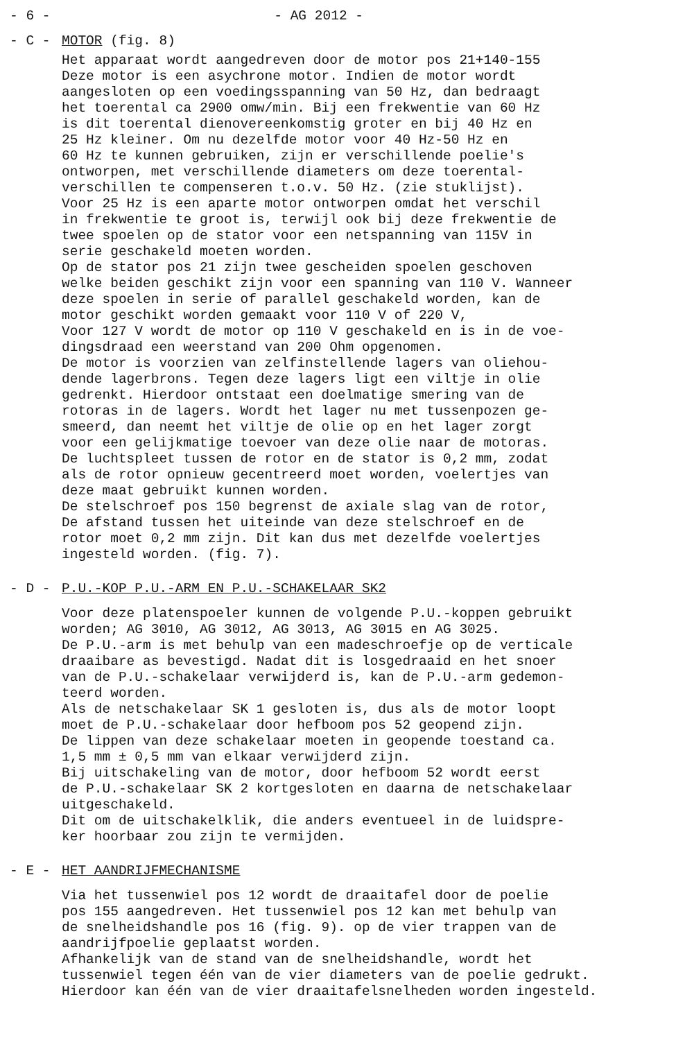- 6 - - AG 2012 -
- C - MOTOR (fig. 8)
Het apparaat wordt aangedreven door de motor pos 21+140-155 Deze motor is een asychrone motor. Indien de motor wordt aangesloten op een voedingsspanning van 50 Hz, dan bedraagt het toerental ca 2900 omw/min. Bij een frekwentie van 60 Hz is dit toerental dienovereenkomstig groter en bij 40 Hz en 25 Hz kleiner. Om nu dezelfde motor voor 40 Hz-50 Hz en 60 Hz te kunnen gebruiken, zijn er verschillende poelie's ontworpen, met verschillende diameters om deze toerental- verschillen te compenseren t.o.v. 50 Hz. (zie stuklijst). Voor 25 Hz is een aparte motor ontworpen omdat het verschil in frekwentie te groot is, terwijl ook bij deze frekwentie de twee spoelen op de stator voor een netspanning van 115V in serie geschakeld moeten worden. Op de stator pos 21 zijn twee gescheiden spoelen geschoven welke beiden geschikt zijn voor een spanning van 110 V. Wanneer deze spoelen in serie of parallel geschakeld worden, kan de motor geschikt worden gemaakt voor 110 V of 220 V, Voor 127 V wordt de motor op 110 V geschakeld en is in de voe- dingsdraad een weerstand van 200 Ohm opgenomen. De motor is voorzien van zelfinstellende lagers van oliehou- dende lagerbrons. Tegen deze lagers ligt een viltje in olie gedrenkt. Hierdoor ontstaat een doelmatige smering van de rotoras in de lagers. Wordt het lager nu met tussenpozen ge- smeerd, dan neemt het viltje de olie op en het lager zorgt voor een gelijkmatige toevoer van deze olie naar de motoras. De luchtspleet tussen de rotor en de stator is 0,2 mm, zodat als de rotor opnieuw gecentreerd moet worden, voelertjes van deze maat gebruikt kunnen worden. De stelschroef pos 150 begrenst de axiale slag van de rotor, De afstand tussen het uiteinde van deze stelschroef en de rotor moet 0,2 mm zijn. Dit kan dus met dezelfde voelertjes ingesteld worden. (fig. 7).
- D - P.U.-KOP P.U.-ARM EN P.U.-SCHAKELAAR SK2
Voor deze platenspoeler kunnen de volgende P.U.-koppen gebruikt worden; AG 3010, AG 3012, AG 3013, AG 3015 en AG 3025. De P.U.-arm is met behulp van een madeschroefje op de verticale draaibare as bevestigd. Nadat dit is losgedraaid en het snoer van de P.U.-schakelaar verwijderd is, kan de P.U.-arm gedemon- teerd worden. Als de netschakelaar SK 1 gesloten is, dus als de motor loopt moet de P.U.-schakelaar door hefboom pos 52 geopend zijn. De lippen van deze schakelaar moeten in geopende toestand ca. 1,5 mm ± 0,5 mm van elkaar verwijderd zijn. Bij uitschakeling van de motor, door hefboom 52 wordt eerst de P.U.-schakelaar SK 2 kortgesloten en daarna de netschakelaar uitgeschakeld. Dit om de uitschakelklik, die anders eventueel in de luidspre- ker hoorbaar zou zijn te vermijden.
- E - HET AANDRIJFMECHANISME
Via het tussenwiel pos 12 wordt de draaitafel door de poelie pos 155 aangedreven. Het tussenwiel pos 12 kan met behulp van de snelheidshandle pos 16 (fig. 9). op de vier trappen van de aandrijfpoelie geplaatst worden. Afhankelijk van de stand van de snelheidshandle, wordt het tussenwiel tegen één van de vier diameters van de poelie gedrukt. Hierdoor kan één van de vier draaitafelsnelheden worden ingesteld.